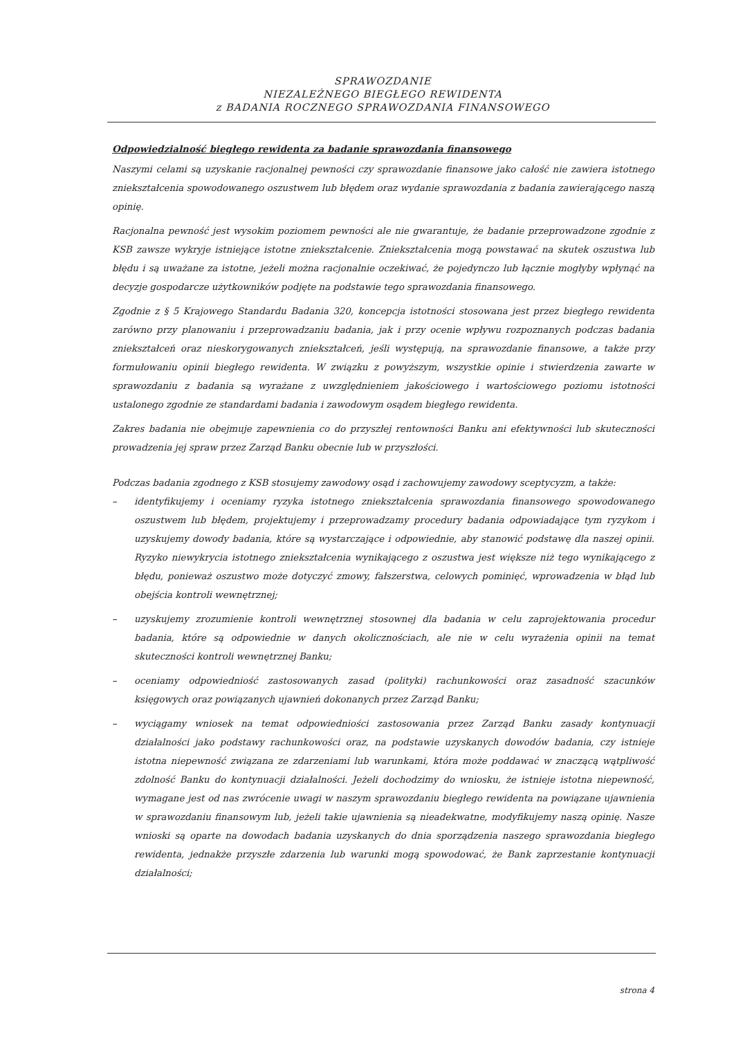SPRAWOZDANIE
NIEZALEŻNEGO BIEGŁEGO REWIDENTA
z BADANIA ROCZNEGO SPRAWOZDANIA FINANSOWEGO
Odpowiedzialność biegłego rewidenta za badanie sprawozdania finansowego
Naszymi celami są uzyskanie racjonalnej pewności czy sprawozdanie finansowe jako całość nie zawiera istotnego zniekształcenia spowodowanego oszustwem lub błędem oraz wydanie sprawozdania z badania zawierającego naszą opinię.
Racjonalna pewność jest wysokim poziomem pewności ale nie gwarantuje, że badanie przeprowadzone zgodnie z KSB zawsze wykryje istniejące istotne zniekształcenie. Zniekształcenia mogą powstawać na skutek oszustwa lub błędu i są uważane za istotne, jeżeli można racjonalnie oczekiwać, że pojedynczo lub łącznie mogłyby wpłynąć na decyzje gospodarcze użytkowników podjęte na podstawie tego sprawozdania finansowego.
Zgodnie z § 5 Krajowego Standardu Badania 320, koncepcja istotności stosowana jest przez biegłego rewidenta zarówno przy planowaniu i przeprowadzaniu badania, jak i przy ocenie wpływu rozpoznanych podczas badania zniekształceń oraz nieskorygowanych zniekształceń, jeśli występują, na sprawozdanie finansowe, a także przy formułowaniu opinii biegłego rewidenta. W związku z powyższym, wszystkie opinie i stwierdzenia zawarte w sprawozdaniu z badania są wyrażane z uwzględnieniem jakościowego i wartościowego poziomu istotności ustalonego zgodnie ze standardami badania i zawodowym osądem biegłego rewidenta.
Zakres badania nie obejmuje zapewnienia co do przyszłej rentowności Banku ani efektywności lub skuteczności prowadzenia jej spraw przez Zarząd Banku obecnie lub w przyszłości.
Podczas badania zgodnego z KSB stosujemy zawodowy osąd i zachowujemy zawodowy sceptycyzm, a także:
– identyfikujemy i oceniamy ryzyka istotnego zniekształcenia sprawozdania finansowego spowodowanego oszustwem lub błędem, projektujemy i przeprowadzamy procedury badania odpowiadające tym ryzykom i uzyskujemy dowody badania, które są wystarczające i odpowiednie, aby stanowić podstawę dla naszej opinii. Ryzyko niewykrycia istotnego zniekształcenia wynikającego z oszustwa jest większe niż tego wynikającego z błędu, ponieważ oszustwo może dotyczyć zmowy, fałszerstwa, celowych pominięć, wprowadzenia w błąd lub obejścia kontroli wewnętrznej;
– uzyskujemy zrozumienie kontroli wewnętrznej stosownej dla badania w celu zaprojektowania procedur badania, które są odpowiednie w danych okolicznościach, ale nie w celu wyrażenia opinii na temat skuteczności kontroli wewnętrznej Banku;
– oceniamy odpowiedniość zastosowanych zasad (polityki) rachunkowości oraz zasadność szacunków księgowych oraz powiązanych ujawnień dokonanych przez Zarząd Banku;
– wyciągamy wniosek na temat odpowiedniości zastosowania przez Zarząd Banku zasady kontynuacji działalności jako podstawy rachunkowości oraz, na podstawie uzyskanych dowodów badania, czy istnieje istotna niepewność związana ze zdarzeniami lub warunkami, która może poddawać w znaczącą wątpliwość zdolność Banku do kontynuacji działalności. Jeżeli dochodzimy do wniosku, że istnieje istotna niepewność, wymagane jest od nas zwrócenie uwagi w naszym sprawozdaniu biegłego rewidenta na powiązane ujawnienia w sprawozdaniu finansowym lub, jeżeli takie ujawnienia są nieadekwatne, modyfikujemy naszą opinię. Nasze wnioski są oparte na dowodach badania uzyskanych do dnia sporządzenia naszego sprawozdania biegłego rewidenta, jednakże przyszłe zdarzenia lub warunki mogą spowodować, że Bank zaprzestanie kontynuacji działalności;
strona 4